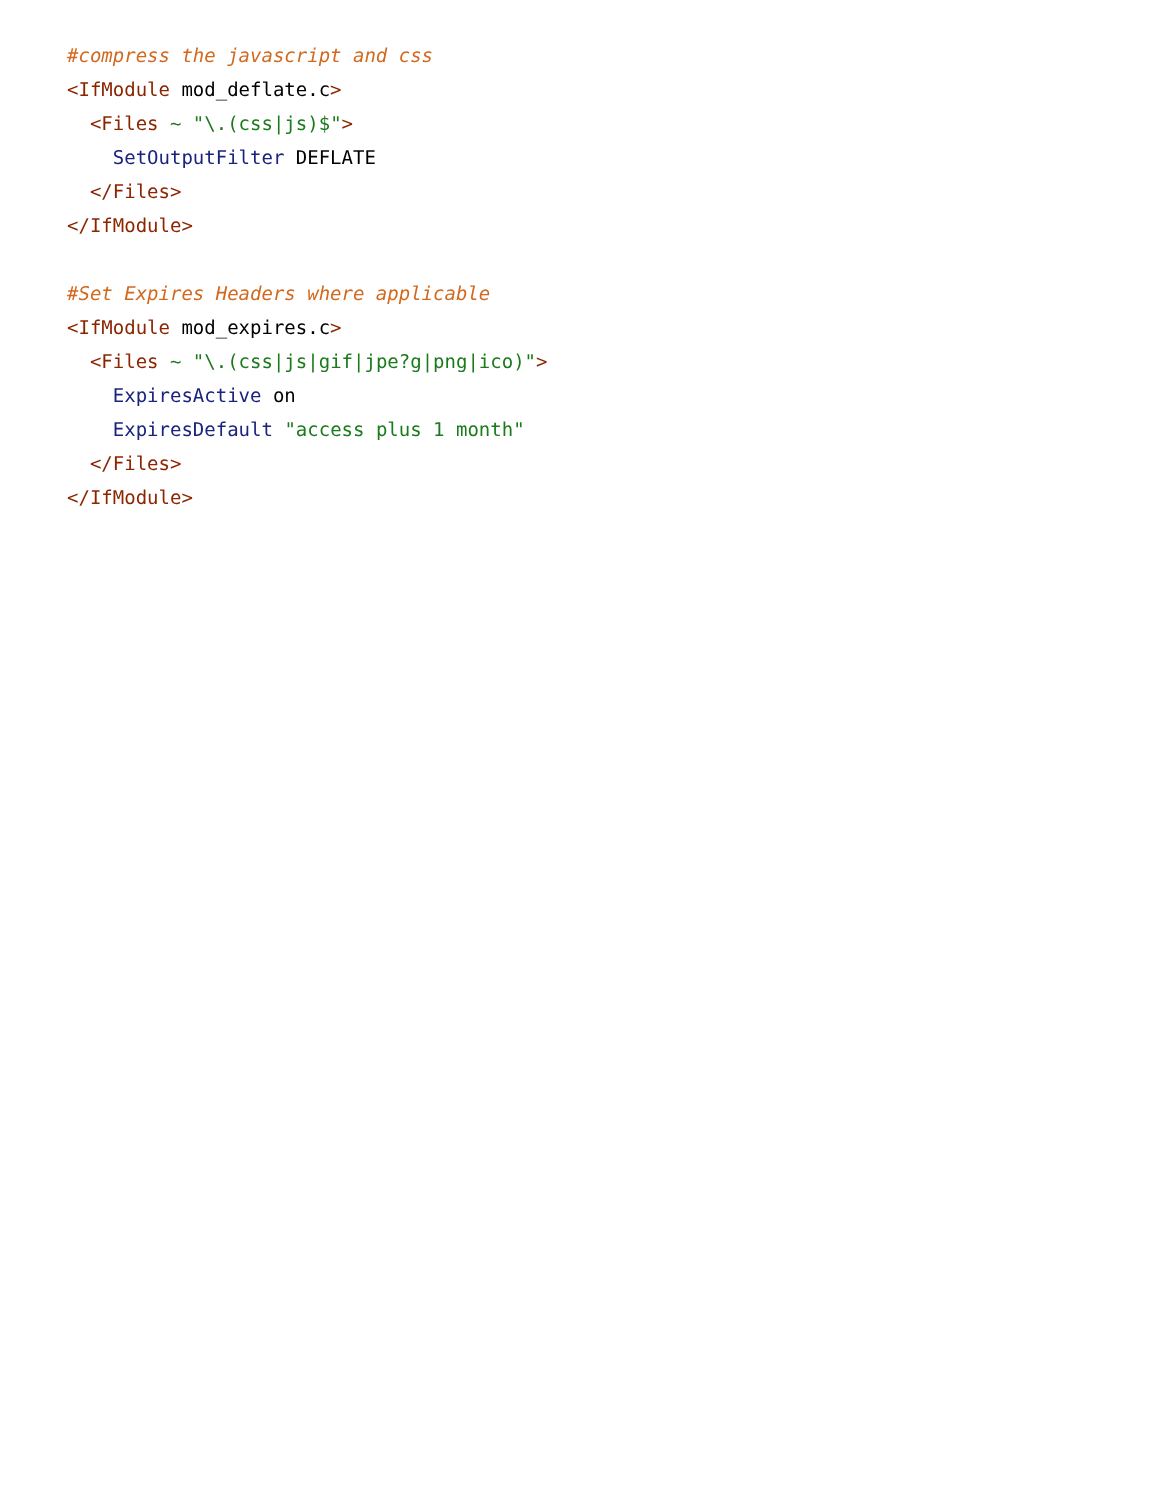#compress the javascript and css
<IfModule mod_deflate.c>
  <Files ~ "\.(css|js)$">
    SetOutputFilter DEFLATE
  </Files>
</IfModule>

#Set Expires Headers where applicable
<IfModule mod_expires.c>
  <Files ~ "\.(css|js|gif|jpe?g|png|ico)">
    ExpiresActive on
    ExpiresDefault "access plus 1 month"
  </Files>
</IfModule>